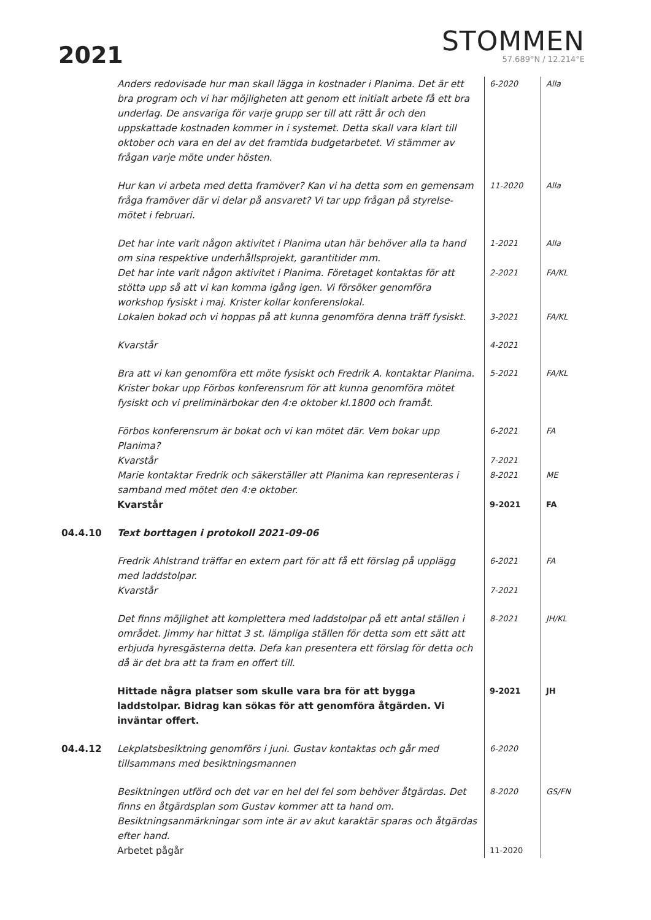2021
STOMMEN
57.689°N / 12.214°E
| | Anders redovisade hur man skall lägga in kostnader i Planima. Det är ett bra program och vi har möjligheten att genom ett initialt arbete få ett bra underlag. De ansvariga för varje grupp ser till att rätt år och den uppskattade kostnaden kommer in i systemet. Detta skall vara klart till oktober och vara en del av det framtida budgetarbetet. Vi stämmer av frågan varje möte under hösten. | 6-2020 | Alla |
| | Hur kan vi arbeta med detta framöver? Kan vi ha detta som en gemensam fråga framöver där vi delar på ansvaret? Vi tar upp frågan på styrelse-mötet i februari. | 11-2020 | Alla |
| | Det har inte varit någon aktivitet i Planima utan här behöver alla ta hand om sina respektive underhållsprojekt, garantitider mm. | 1-2021 | Alla |
| | Det har inte varit någon aktivitet i Planima. Företaget kontaktas för att stötta upp så att vi kan komma igång igen. Vi försöker genomföra workshop fysiskt i maj. Krister kollar konferenslokal. | 2-2021 | FA/KL |
| | Lokalen bokad och vi hoppas på att kunna genomföra denna träff fysiskt. | 3-2021 | FA/KL |
| | Kvarstår | 4-2021 | |
| | Bra att vi kan genomföra ett möte fysiskt och Fredrik A. kontaktar Planima. Krister bokar upp Förbos konferensrum för att kunna genomföra mötet fysiskt och vi preliminärbokar den 4:e oktober kl.1800 och framåt. | 5-2021 | FA/KL |
| | Förbos konferensrum är bokat och vi kan mötet där. Vem bokar upp Planima? | 6-2021 | FA |
| | Kvarstår | 7-2021 | |
| | Marie kontaktar Fredrik och säkerställer att Planima kan representeras i samband med mötet den 4:e oktober. | 8-2021 | ME |
| | Kvarstår | 9-2021 | FA |
| 04.4.10 | Text borttagen i protokoll 2021-09-06 | | |
| | Fredrik Ahlstrand träffar en extern part för att få ett förslag på upplägg med laddstolpar. | 6-2021 | FA |
| | Kvarstår | 7-2021 | |
| | Det finns möjlighet att komplettera med laddstolpar på ett antal ställen i området. Jimmy har hittat 3 st. lämpliga ställen för detta som ett sätt att erbjuda hyresgästerna detta. Defa kan presentera ett förslag för detta och då är det bra att ta fram en offert till. | 8-2021 | JH/KL |
| | Hittade några platser som skulle vara bra för att bygga laddstolpar. Bidrag kan sökas för att genomföra åtgärden. Vi inväntar offert. | 9-2021 | JH |
| 04.4.12 | Lekplatsbesiktning genomförs i juni. Gustav kontaktas och går med tillsammans med besiktningsmannen | 6-2020 | |
| | Besiktningen utförd och det var en hel del fel som behöver åtgärdas. Det finns en åtgärdsplan som Gustav kommer att ta hand om. Besiktningsanmärkningar som inte är av akut karaktär sparas och åtgärdas efter hand. | 8-2020 | GS/FN |
| | Arbetet pågår | 11-2020 | |